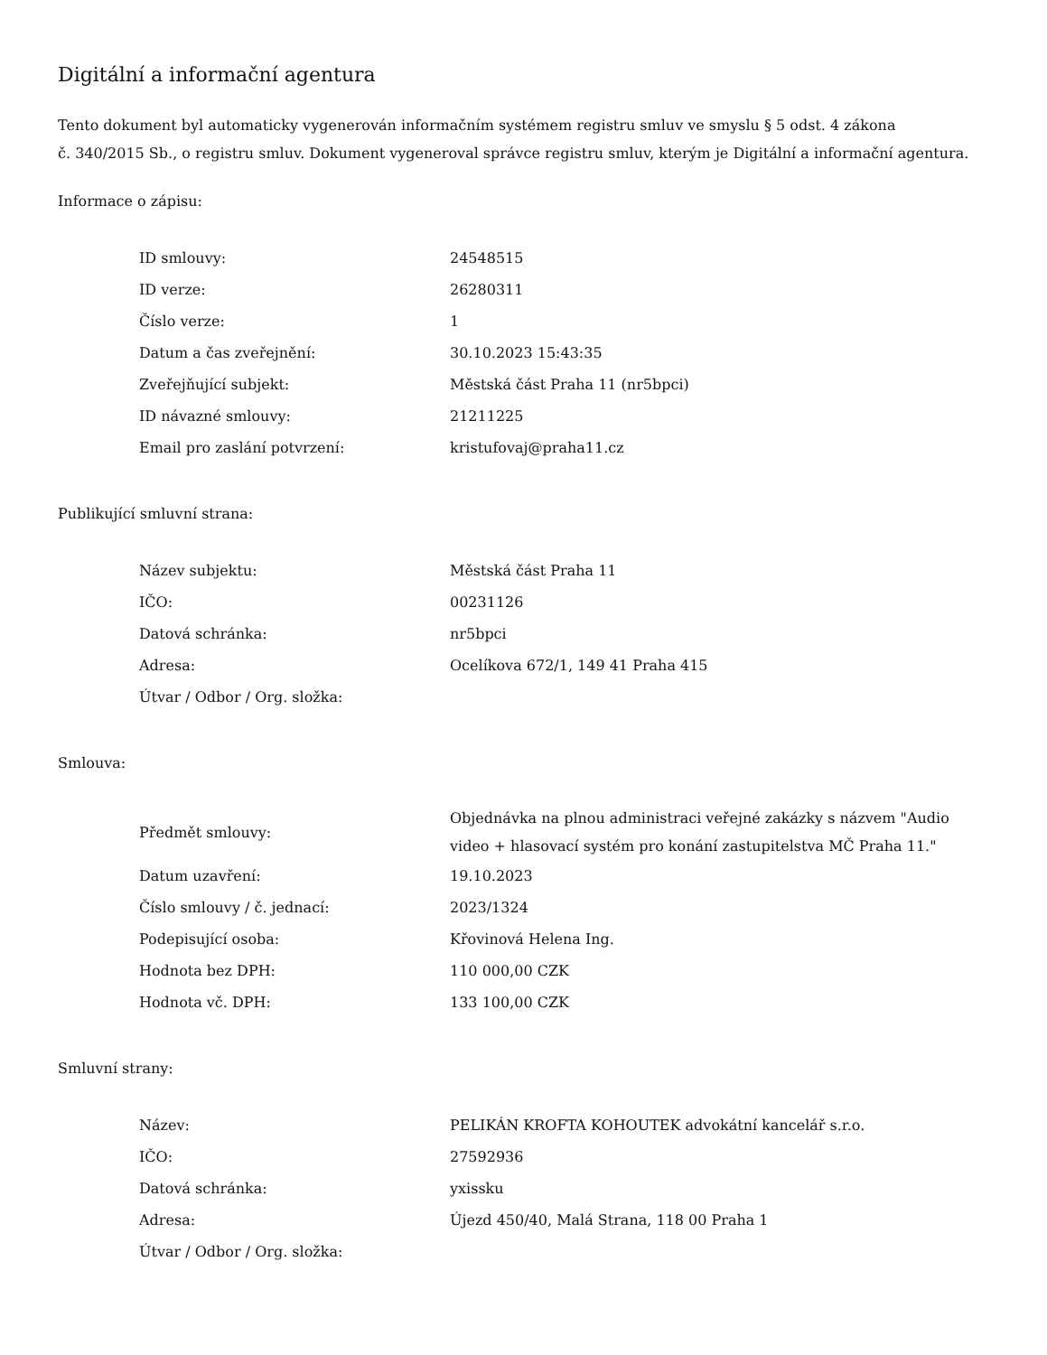Digitální a informační agentura
Tento dokument byl automaticky vygenerován informačním systémem registru smluv ve smyslu § 5 odst. 4 zákona
č. 340/2015 Sb., o registru smluv. Dokument vygeneroval správce registru smluv, kterým je Digitální a informační agentura.
Informace o zápisu:
| ID smlouvy: | 24548515 |
| ID verze: | 26280311 |
| Číslo verze: | 1 |
| Datum a čas zveřejnění: | 30.10.2023 15:43:35 |
| Zveřejňující subjekt: | Městská část Praha 11 (nr5bpci) |
| ID návazné smlouvy: | 21211225 |
| Email pro zaslání potvrzení: | kristufovaj@praha11.cz |
Publikující smluvní strana:
| Název subjektu: | Městská část Praha 11 |
| IČO: | 00231126 |
| Datová schránka: | nr5bpci |
| Adresa: | Ocelíkova 672/1, 149 41 Praha 415 |
| Útvar / Odbor / Org. složka: | |
Smlouva:
| Předmět smlouvy: | Objednávka na plnou administraci veřejné zakázky s názvem "Audio video + hlasovací systém pro konání zastupitelstva MČ Praha 11." |
| Datum uzavření: | 19.10.2023 |
| Číslo smlouvy / č. jednací: | 2023/1324 |
| Podepisující osoba: | Křovinová Helena Ing. |
| Hodnota bez DPH: | 110 000,00 CZK |
| Hodnota vč. DPH: | 133 100,00 CZK |
Smluvní strany:
| Název: | PELIKÁN KROFTA KOHOUTEK advokátní kancelář s.r.o. |
| IČO: | 27592936 |
| Datová schránka: | yxissku |
| Adresa: | Újezd 450/40, Malá Strana, 118 00 Praha 1 |
| Útvar / Odbor / Org. složka: | |